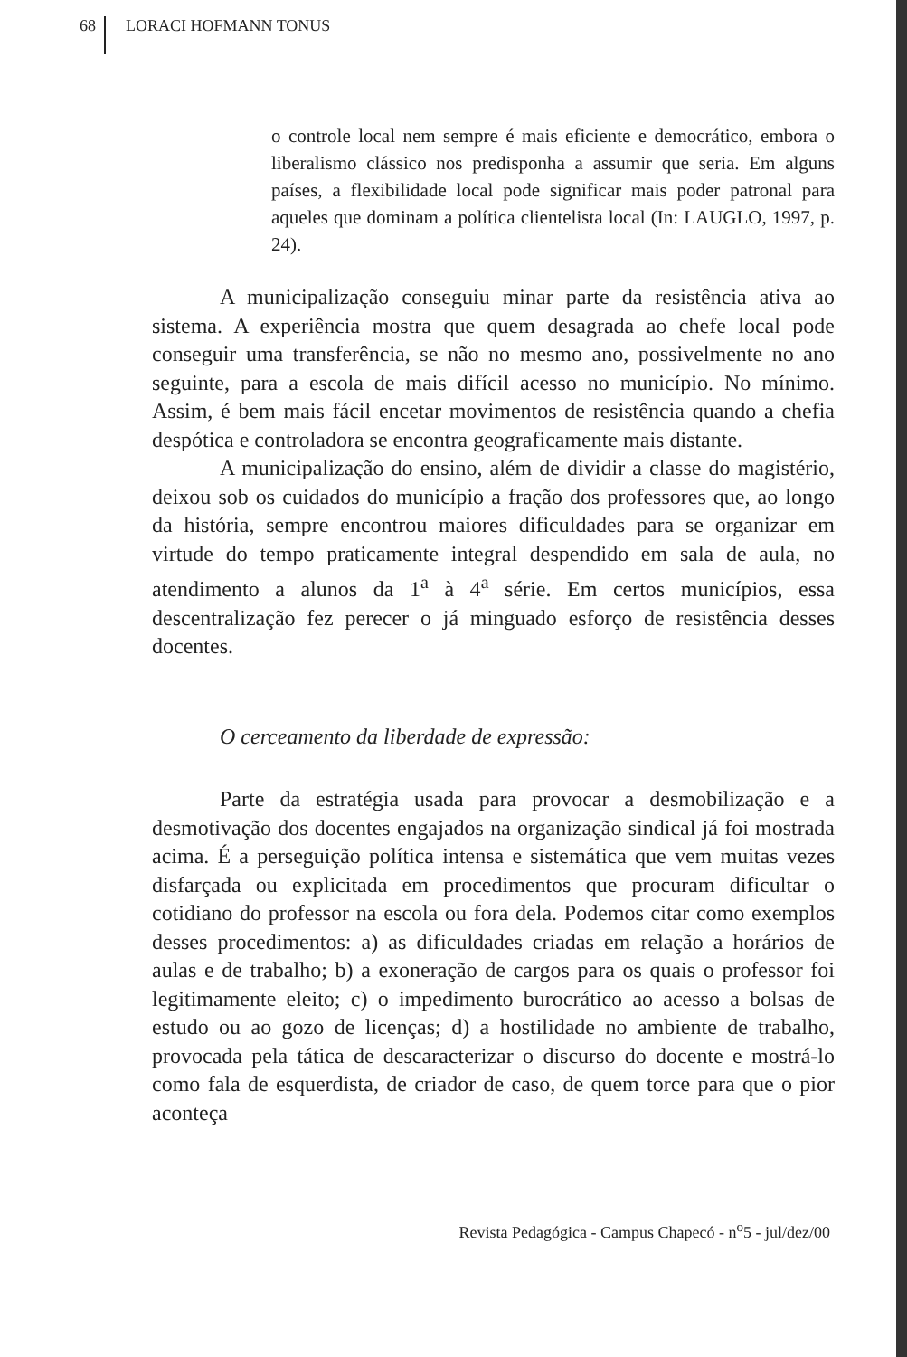68 LORACI HOFMANN TONUS
o controle local nem sempre é mais eficiente e democrático, embora o liberalismo clássico nos predisponha a assumir que seria. Em alguns países, a flexibilidade local pode significar mais poder patronal para aqueles que dominam a política clientelista local (In: LAUGLO, 1997, p. 24).
A municipalização conseguiu minar parte da resistência ativa ao sistema. A experiência mostra que quem desagrada ao chefe local pode conseguir uma transferência, se não no mesmo ano, possivelmente no ano seguinte, para a escola de mais difícil acesso no município. No mínimo. Assim, é bem mais fácil encetar movimentos de resistência quando a chefia despótica e controladora se encontra geograficamente mais distante.
A municipalização do ensino, além de dividir a classe do magistério, deixou sob os cuidados do município a fração dos professores que, ao longo da história, sempre encontrou maiores dificuldades para se organizar em virtude do tempo praticamente integral despendido em sala de aula, no atendimento a alunos da 1<sup>a</sup> à 4<sup>a</sup> série. Em certos municípios, essa descentralização fez perecer o já minguado esforço de resistência desses docentes.
O cerceamento da liberdade de expressão:
Parte da estratégia usada para provocar a desmobilização e a desmotivação dos docentes engajados na organização sindical já foi mostrada acima. É a perseguição política intensa e sistemática que vem muitas vezes disfarçada ou explicitada em procedimentos que procuram dificultar o cotidiano do professor na escola ou fora dela. Podemos citar como exemplos desses procedimentos: a) as dificuldades criadas em relação a horários de aulas e de trabalho; b) a exoneração de cargos para os quais o professor foi legitimamente eleito; c) o impedimento burocrático ao acesso a bolsas de estudo ou ao gozo de licenças; d) a hostilidade no ambiente de trabalho, provocada pela tática de descaracterizar o discurso do docente e mostrá-lo como fala de esquerdista, de criador de caso, de quem torce para que o pior aconteça
Revista Pedagógica - Campus Chapecó - n<sup>o</sup>5 - jul/dez/00